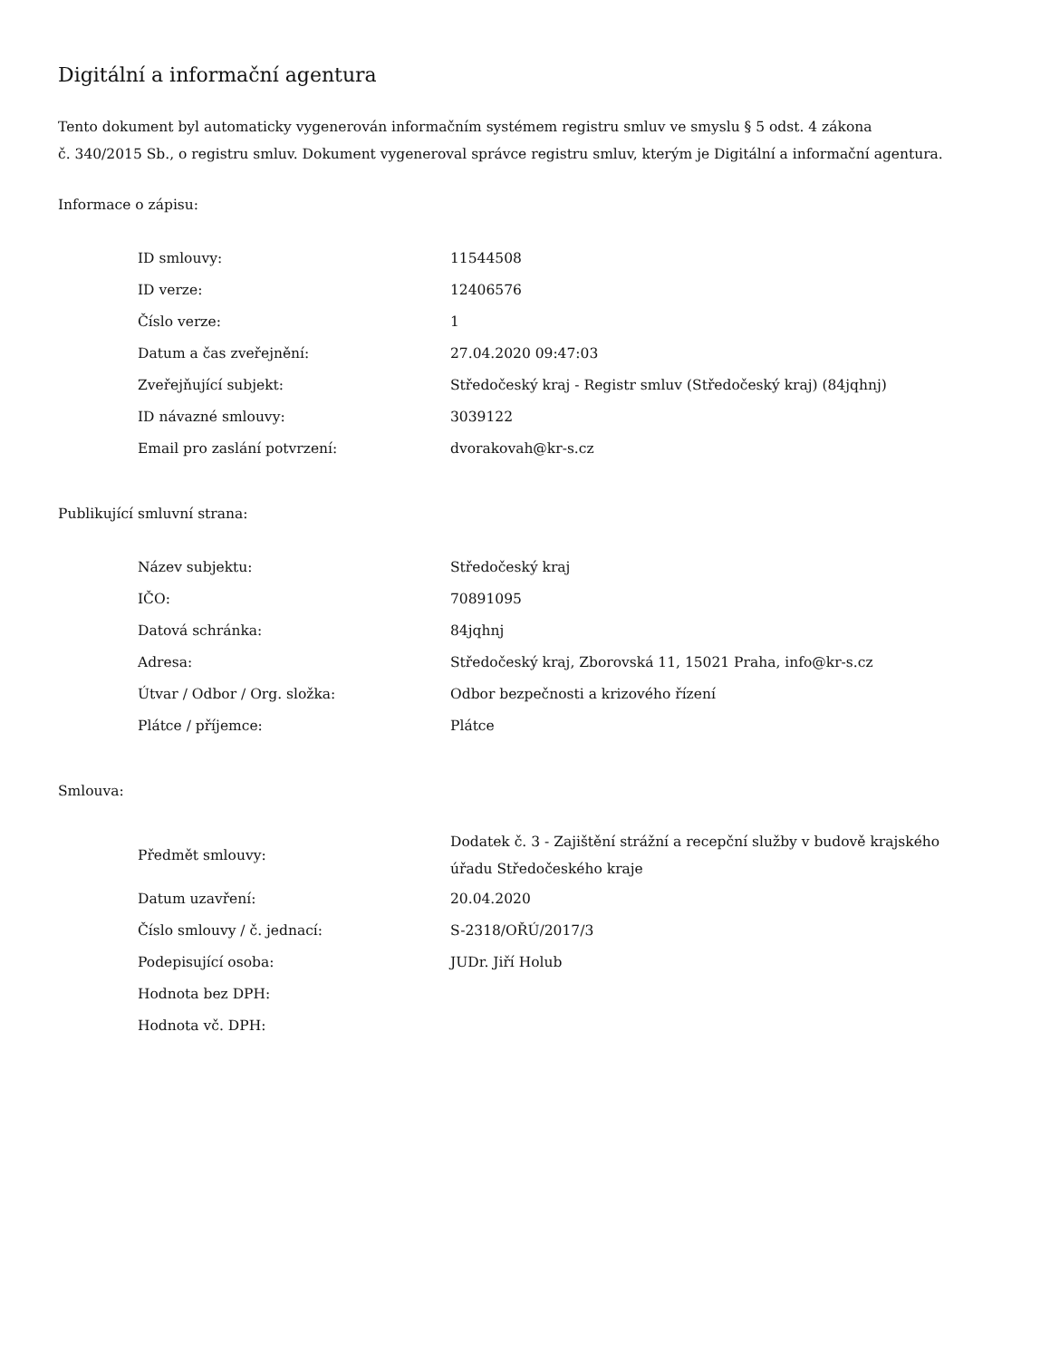Digitální a informační agentura
Tento dokument byl automaticky vygenerován informačním systémem registru smluv ve smyslu § 5 odst. 4 zákona
č. 340/2015 Sb., o registru smluv. Dokument vygeneroval správce registru smluv, kterým je Digitální a informační agentura.
Informace o zápisu:
| ID smlouvy: | 11544508 |
| ID verze: | 12406576 |
| Číslo verze: | 1 |
| Datum a čas zveřejnění: | 27.04.2020 09:47:03 |
| Zveřejňující subjekt: | Středočeský kraj - Registr smluv (Středočeský kraj) (84jqhnj) |
| ID návazné smlouvy: | 3039122 |
| Email pro zaslání potvrzení: | dvorakovah@kr-s.cz |
Publikující smluvní strana:
| Název subjektu: | Středočeský kraj |
| IČO: | 70891095 |
| Datová schránka: | 84jqhnj |
| Adresa: | Středočeský kraj, Zborovská 11, 15021 Praha, info@kr-s.cz |
| Útvar / Odbor / Org. složka: | Odbor bezpečnosti a krizového řízení |
| Plátce / příjemce: | Plátce |
Smlouva:
| Předmět smlouvy: | Dodatek č. 3 - Zajištění strážní a recepční služby v budově krajského úřadu Středočeského kraje |
| Datum uzavření: | 20.04.2020 |
| Číslo smlouvy / č. jednací: | S-2318/OŘÚ/2017/3 |
| Podepisující osoba: | JUDr. Jiří Holub |
| Hodnota bez DPH: | |
| Hodnota vč. DPH: | |